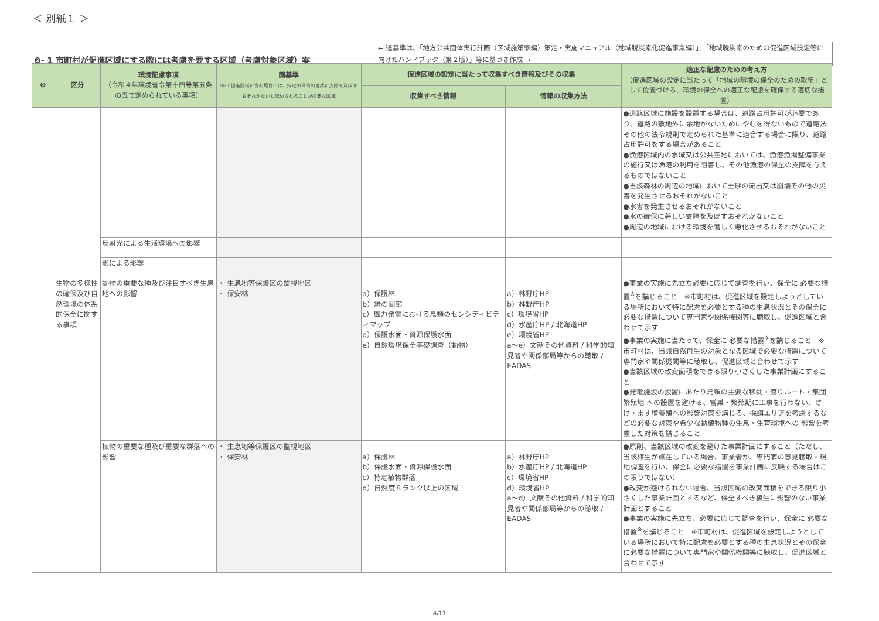＜ 別紙１ ＞
❷- 1 市町村が促進区域にする際には考慮を要する区域（考慮対象区域）案
← 道基準は、「地方公共団体実行計画（区域施策家編）策定・実施マニュアル（地域脱炭素化促進事業編）」、「地域脱炭素のための促進区域設定等に向けたハンドブック（第２版）」等に基づき作成 →
| ❷ | 区分 | 環境配慮事項 （令和４年環境省令第十四号第五条の五で定められている事項） | 国基準 ②-１促進区域に含む場合には、指定の目的の達成に支障を及ぼすおそれがないと認められることが必要な区域 | 促進区域の設定に当たって収集すべき情報及びその収集 | | 適正な配慮のための考え方 （促進区域の設定に当たって「地域の環境の保全のための取組」として位置づける、環境の保全への適正な配慮を確保する適切な措置） |
| --- | --- | --- | --- | --- | --- | --- |
| | | | | 収集すべき情報 | 情報の収集方法 | |
| | | | | | | ●道路区域に施設を設置する場合は、道路占用許可が必要であり、道路の敷地外に余地がないためにやむを得ないもので道路法その他の法令規則で定められた基準に適合する場合に限り、道路占用許可をする場合があること ●漁港区域内の水域又は公共空地においては、漁港漁場整備事業の施行又は漁港の利用を阻害し、その他漁港の保全の支障を与えるものではないこと ●当該森林の周辺の地域において土砂の流出又は崩壊その他の災害を発生させるおそれがないこと ●水害を発生させるおそれがないこと ●水の確保に著しい支障を及ぼすおそれがないこと ●周辺の地域における環境を著しく悪化させるおそれがないこと |
| | | 反射光による生活環境への影響 | | | | |
| | | 影による影響 | | | | |
| | 生物の多様性の確保及び自然環境の体系的保全に関する事項 | 動物の重要な種及び注目すべき生息地への影響 | ・ 生息地等保護区の監視地区 ・ 保安林 | a）保護林 b）緑の回廊 c）風力発電における鳥類のセンシティビティマップ d）保護水面・資源保護水面 e）自然環境保全基礎調査（動物） | a）林野庁HP b）林野庁HP c）環境省HP d）水産庁HP / 北海道HP e）環境省HP a～e）文献その他資料 / 科学的知見者や関係部局等からの聴取 / EADAS | ●事業の実施に先立ち必要に応じて調査を行い、保全に 必要な措置<sup>※</sup>を講じること ※市町村は、促進区域を設定しようとしている場所において特に配慮を必要とする種の生息状況とその保全に必要な措置について専門家や関係機関等に聴取し、促進区域と合わせて示す ●事業の実施に当たって、保全に 必要な措置<sup>※</sup>を講じること ※市町村は、当該自然再生の対象となる区域で必要な措置について専門家や関係機関等に聴取し、促進区域と合わせて示す ●当該区域の改変面積をできる限り小さくした事業計画にすること ●発電施設の設置にあたり鳥類の主要な移動・渡りルート・集団繁殖地 への設置を避ける、営巣・繁殖期に工事を行わない、さけ・ます増養殖への影響対策を講じる、採餌エリアを考慮するなどの必要な対策や希少な動植物種の生息・生育環境への 影響を考慮した対策を講じること |
| | | 植物の重要な種及び重要な群落への影響 | ・ 生息地等保護区の監視地区 ・ 保安林 | a）保護林 b）保護水面・資源保護水面 c）特定植物群落 d）自然度８ランク以上の区域 | a）林野庁HP b）水産庁HP / 北海道HP c）環境省HP d）環境省HP a～d）文献その他資料 / 科学的知見者や関係部局等からの聴取 / EADAS | ●原則、当該区域の改変を避けた事業計画にすること（ただし、当該植生が点在している場合、事業者が、専門家の意見聴取・現地調査を行い、保全に必要な措置を事業計画に反映する場合はこの限りではない） ●改変が避けられない場合、当該区域の改変面積をできる限り小さくした事業計画とするなど、保全すべき植生に影響のない事業計画とすること ●事業の実施に先立ち、必要に応じて調査を行い、保全に 必要な措置<sup>※</sup>を講じること ※市町村は、促進区域を設定しようとしている場所において特に配慮を必要とする種の生息状況とその保全に必要な措置について専門家や関係機関等に聴取し、促進区域と合わせて示す |
4/11